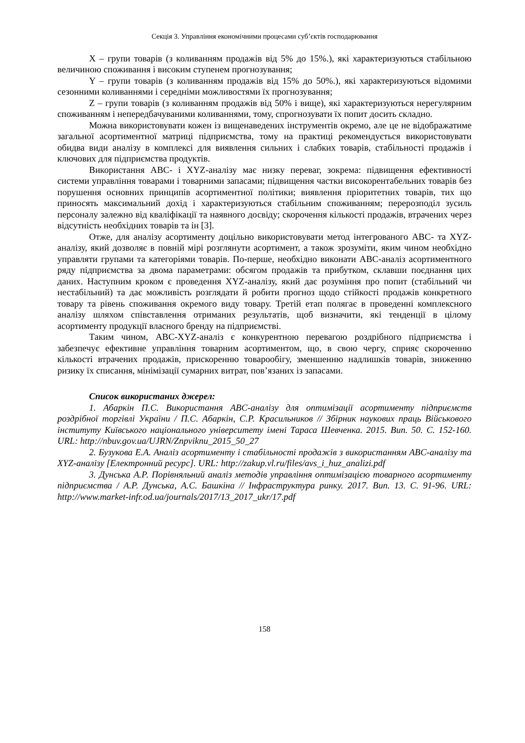Секція 3. Управління економічними процесами суб’єктів господарювання
X – групи товарів (з коливанням продажів від 5% до 15%.), які характеризуються стабільною величиною споживання і високим ступенем прогнозування;
Y – групи товарів (з коливанням продажів від 15% до 50%.), які характеризуються відомими сезонними коливаннями і середніми можливостями їх прогнозування;
Z – групи товарів (з коливанням продажів від 50% і вище), які характеризуються нерегулярним споживанням і непередбачуваними коливаннями, тому, спрогнозувати їх попит досить складно.
Можна використовувати кожен із вищенаведених інструментів окремо, але це не відображатиме загальної асортиментної матриці підприємства, тому на практиці рекомендується використовувати обидва види аналізу в комплексі для виявлення сильних і слабких товарів, стабільності продажів і ключових для підприємства продуктів.
Використання ABC- і XYZ-аналізу має низку переваг, зокрема: підвищення ефективності системи управління товарами і товарними запасами; підвищення частки високорентабельних товарів без порушення основних принципів асортиментної політики; виявлення пріоритетних товарів, тих що приносять максимальний дохід і характеризуються стабільним споживанням; перерозподіл зусиль персоналу залежно від кваліфікації та наявного досвіду; скорочення кількості продажів, втрачених через відсутність необхідних товарів та ін [3].
Отже, для аналізу асортименту доцільно використовувати метод інтегрованого АВС- та XYZ-аналізу, який дозволяє в повній мірі розглянути асортимент, а також зрозуміти, яким чином необхідно управляти групами та категоріями товарів. По-перше, необхідно виконати ABC-аналіз асортиментного ряду підприємства за двома параметрами: обсягом продажів та прибутком, склавши поєднання цих даних. Наступним кроком є проведення XYZ-аналізу, який дає розуміння про попит (стабільний чи нестабільний) та дає можливість розглядати й робити прогноз щодо стійкості продажів конкретного товару та рівень споживання окремого виду товару. Третій етап полягає в проведенні комплексного аналізу шляхом співставлення отриманих результатів, щоб визначити, які тенденції в цілому асортименту продукції власного бренду на підприємстві.
Таким чином, ABC-XYZ-аналіз є конкурентною перевагою роздрібного підприємства і забезпечує ефективне управління товарним асортиментом, що, в свою чергу, сприяє скороченню кількості втрачених продажів, прискоренню товарообігу, зменшенню надлишків товарів, зниженню ризику їх списання, мінімізації сумарних витрат, пов’язаних із запасами.
Список використаних джерел:
1. Абаркін П.С. Використання ABC-аналізу для оптимізації асортименту підприємств роздрібної торгівлі України / П.С. Абаркін, С.Р. Красильников // Збірник наукових праць Військового інституту Київського національного університету імені Тараса Шевченка. 2015. Вип. 50. С. 152-160. URL: http://nbuv.gov.ua/UJRN/Znpviknu_2015_50_27
2. Бузукова Е.А. Аналіз асортименту і стабільності продажів з використанням ABC-аналізу та XYZ-аналізу [Електронний ресурс]. URL: http://zakup.vl.ru/files/avs_i_huz_analizi.pdf
3. Дунська А.Р. Порівняльний аналіз методів управління оптимізацією товарного асортименту підприємства / А.Р. Дунська, А.С. Башкіна // Інфраструктура ринку. 2017. Вип. 13. С. 91-96. URL: http://www.market-infr.od.ua/journals/2017/13_2017_ukr/17.pdf
158